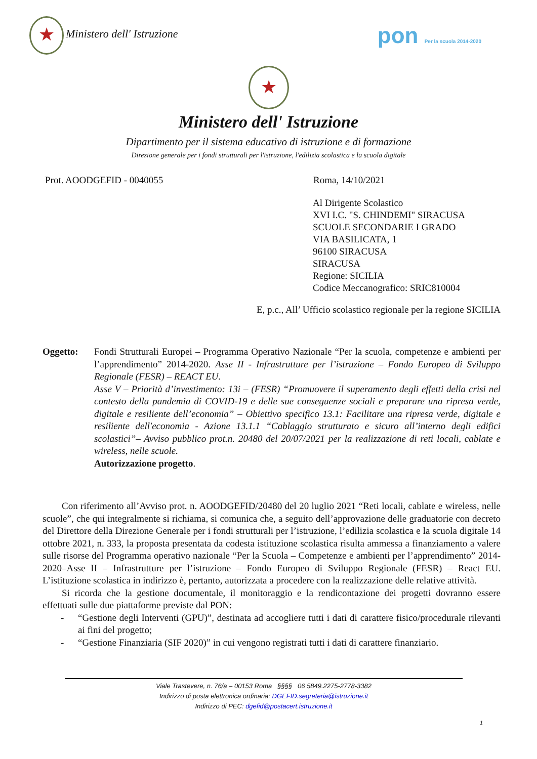★ Ministero dell' Istruzione
pon Per la scuola 2014-2020
★
Ministero dell' Istruzione
Dipartimento per il sistema educativo di istruzione e di formazione
Direzione generale per i fondi strutturali per l'istruzione, l'edilizia scolastica e la scuola digitale
Prot. AOODGEFID - 0040055 Roma, 14/10/2021
Al Dirigente Scolastico
XVI I.C. "S. CHINDEMI" SIRACUSA
SCUOLE SECONDARIE I GRADO
VIA BASILICATA, 1
96100 SIRACUSA
SIRACUSA
Regione: SICILIA
Codice Meccanografico: SRIC810004
E, p.c., All’ Ufficio scolastico regionale per la regione SICILIA
Oggetto: Fondi Strutturali Europei – Programma Operativo Nazionale “Per la scuola, competenze e ambienti per l’apprendimento” 2014-2020. Asse II - Infrastrutture per l’istruzione – Fondo Europeo di Sviluppo Regionale (FESR) – REACT EU.
Asse V – Priorità d’investimento: 13i – (FESR) “Promuovere il superamento degli effetti della crisi nel contesto della pandemia di COVID-19 e delle sue conseguenze sociali e preparare una ripresa verde, digitale e resiliente dell’economia” – Obiettivo specifico 13.1: Facilitare una ripresa verde, digitale e resiliente dell'economia - Azione 13.1.1 “Cablaggio strutturato e sicuro all’interno degli edifici scolastici”– Avviso pubblico prot.n. 20480 del 20/07/2021 per la realizzazione di reti locali, cablate e wireless, nelle scuole.
Autorizzazione progetto.
Con riferimento all’Avviso prot. n. AOODGEFID/20480 del 20 luglio 2021 “Reti locali, cablate e wireless, nelle scuole”, che qui integralmente si richiama, si comunica che, a seguito dell’approvazione delle graduatorie con decreto del Direttore della Direzione Generale per i fondi strutturali per l’istruzione, l’edilizia scolastica e la scuola digitale 14 ottobre 2021, n. 333, la proposta presentata da codesta istituzione scolastica risulta ammessa a finanziamento a valere sulle risorse del Programma operativo nazionale “Per la Scuola – Competenze e ambienti per l’apprendimento” 2014-2020–Asse II – Infrastrutture per l’istruzione – Fondo Europeo di Sviluppo Regionale (FESR) – React EU. L’istituzione scolastica in indirizzo è, pertanto, autorizzata a procedere con la realizzazione delle relative attività.
Si ricorda che la gestione documentale, il monitoraggio e la rendicontazione dei progetti dovranno essere effettuati sulle due piattaforme previste dal PON:
- “Gestione degli Interventi (GPU)”, destinata ad accogliere tutti i dati di carattere fisico/procedurale rilevanti ai fini del progetto;
- “Gestione Finanziaria (SIF 2020)” in cui vengono registrati tutti i dati di carattere finanziario.
Viale Trastevere, n. 76/a – 00153 Roma §§§§ 06 5849.2275-2778-3382
Indirizzo di posta elettronica ordinaria: DGEFID.segreteria@istruzione.it
Indirizzo di PEC: dgefid@postacert.istruzione.it
1